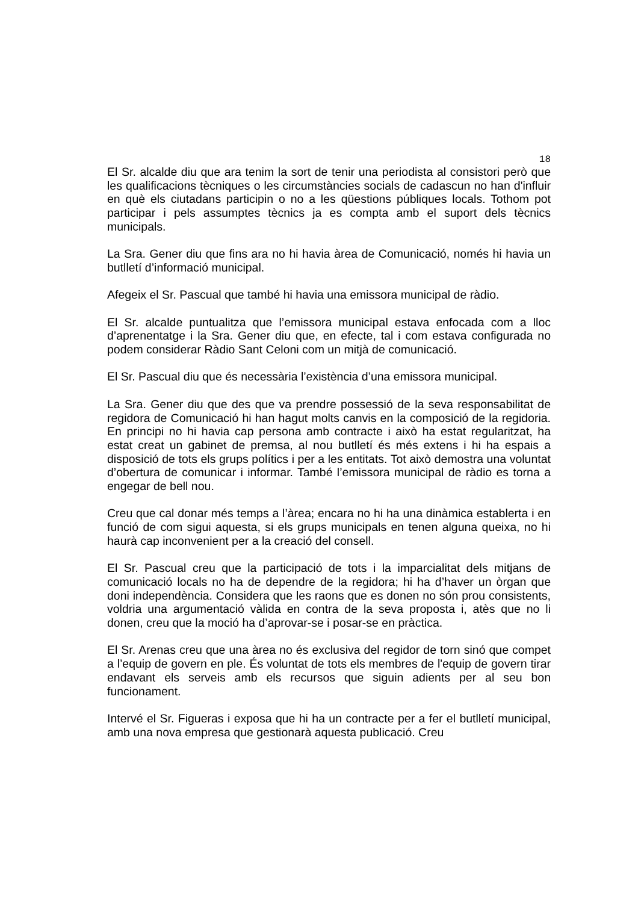18
El Sr. alcalde diu que ara tenim la sort de tenir una periodista al consistori però que les qualificacions tècniques o les circumstàncies socials de cadascun no han d'influir en què els ciutadans participin o no a les qüestions públiques locals. Tothom pot participar i pels assumptes tècnics ja es compta amb el suport dels tècnics municipals.
La Sra. Gener diu que fins ara no hi havia àrea de Comunicació, només hi havia un butlletí d’informació municipal.
Afegeix el Sr. Pascual que també hi havia una emissora municipal de ràdio.
El Sr. alcalde puntualitza que l’emissora municipal estava enfocada com a lloc d’aprenentatge i la Sra. Gener diu que, en efecte, tal i com estava configurada no podem considerar Ràdio Sant Celoni com un mitjà de comunicació.
El Sr. Pascual diu que és necessària l’existència d’una emissora municipal.
La Sra. Gener diu que des que va prendre possessió de la seva responsabilitat de regidora de Comunicació hi han hagut molts canvis en la composició de la regidoria. En principi no hi havia cap persona amb contracte i això ha estat regularitzat, ha estat creat un gabinet de premsa, al nou butlletí és més extens i hi ha espais a disposició de tots els grups polítics i per a les entitats. Tot això demostra una voluntat d’obertura de comunicar i informar. També l’emissora municipal de ràdio es torna a engegar de bell nou.
Creu que cal donar més temps a l’àrea; encara no hi ha una dinàmica establerta i en funció de com sigui aquesta, si els grups municipals en tenen alguna queixa, no hi haurà cap inconvenient per a la creació del consell.
El Sr. Pascual creu que la participació de tots i la imparcialitat dels mitjans de comunicació locals no ha de dependre de la regidora; hi ha d’haver un òrgan que doni independència. Considera que les raons que es donen no són prou consistents, voldria una argumentació vàlida en contra de la seva proposta i, atès que no li donen, creu que la moció ha d’aprovar-se i posar-se en pràctica.
El Sr. Arenas creu que una àrea no és exclusiva del regidor de torn sinó que compet a l’equip de govern en ple. És voluntat de tots els membres de l'equip de govern tirar endavant els serveis amb els recursos que siguin adients per al seu bon funcionament.
Intervé el Sr. Figueras i exposa que hi ha un contracte per a fer el butlletí municipal, amb una nova empresa que gestionarà aquesta publicació. Creu